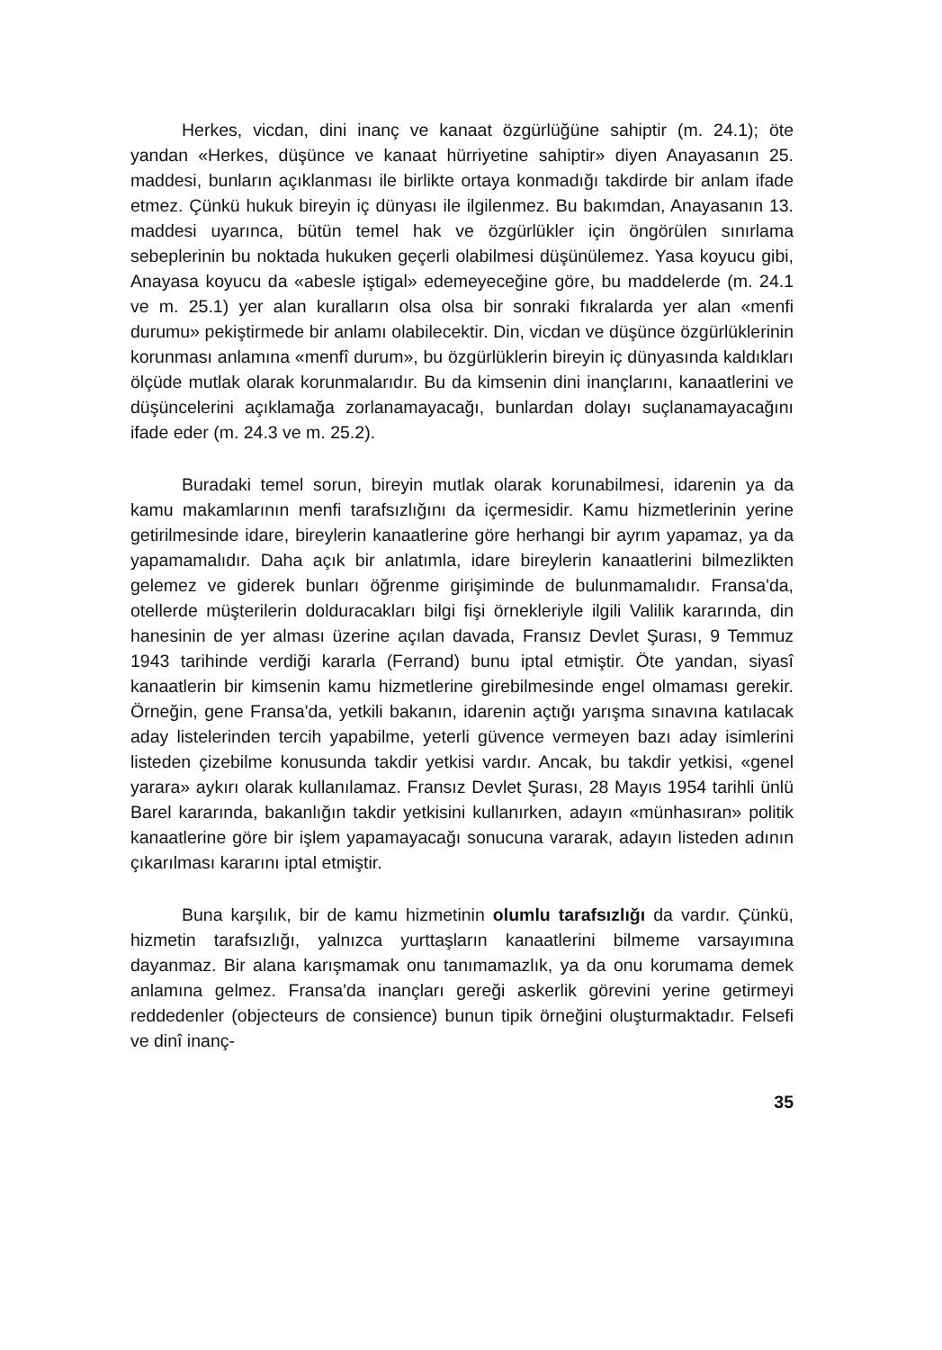Herkes, vicdan, dini inanç ve kanaat özgürlüğüne sahiptir (m. 24.1); öte yandan «Herkes, düşünce ve kanaat hürriyetine sahiptir» diyen Anayasanın 25. maddesi, bunların açıklanması ile birlikte ortaya konmadığı takdirde bir anlam ifade etmez. Çünkü hukuk bireyin iç dünyası ile ilgilenmez. Bu bakımdan, Anayasanın 13. maddesi uyarınca, bütün temel hak ve özgürlükler için öngörülen sınırlama sebeplerinin bu noktada hukuken geçerli olabilmesi düşünülemez. Yasa koyucu gibi, Anayasa koyucu da «abesle iştigal» edemeyeceğine göre, bu maddelerde (m. 24.1 ve m. 25.1) yer alan kuralların olsa olsa bir sonraki fıkralarda yer alan «menfi durumu» pekiştirmede bir anlamı olabilecektir. Din, vicdan ve düşünce özgürlüklerinin korunması anlamına «menfî durum», bu özgürlüklerin bireyin iç dünyasında kaldıkları ölçüde mutlak olarak korunmalarıdır. Bu da kimsenin dini inançlarını, kanaatlerini ve düşüncelerini açıklamağa zorlanamayacağı, bunlardan dolayı suçlanamayacağını ifade eder (m. 24.3 ve m. 25.2).
Buradaki temel sorun, bireyin mutlak olarak korunabilmesi, idarenin ya da kamu makamlarının menfi tarafsızlığını da içermesidir. Kamu hizmetlerinin yerine getirilmesinde idare, bireylerin kanaatlerine göre herhangi bir ayrım yapamaz, ya da yapamamalıdır. Daha açık bir anlatımla, idare bireylerin kanaatlerini bilmezlikten gelemez ve giderek bunları öğrenme girişiminde de bulunmamalıdır. Fransa'da, otellerde müşterilerin dolduracakları bilgi fişi örnekleriyle ilgili Valilik kararında, din hanesinin de yer alması üzerine açılan davada, Fransız Devlet Şurası, 9 Temmuz 1943 tarihinde verdiği kararla (Ferrand) bunu iptal etmiştir. Öte yandan, siyasî kanaatlerin bir kimsenin kamu hizmetlerine girebilmesinde engel olmaması gerekir. Örneğin, gene Fransa'da, yetkili bakanın, idarenin açtığı yarışma sınavına katılacak aday listelerinden tercih yapabilme, yeterli güvence vermeyen bazı aday isimlerini listeden çizebilme konusunda takdir yetkisi vardır. Ancak, bu takdir yetkisi, «genel yarara» aykırı olarak kullanılamaz. Fransız Devlet Şurası, 28 Mayıs 1954 tarihli ünlü Barel kararında, bakanlığın takdir yetkisini kullanırken, adayın «münhasıran» politik kanaatlerine göre bir işlem yapamayacağı sonucuna vararak, adayın listeden adının çıkarılması kararını iptal etmiştir.
Buna karşılık, bir de kamu hizmetinin olumlu tarafsızlığı da vardır. Çünkü, hizmetin tarafsızlığı, yalnızca yurttaşların kanaatlerini bilmeme varsayımına dayanmaz. Bir alana karışmamak onu tanımamazlık, ya da onu korumama demek anlamına gelmez. Fransa'da inançları gereği askerlik görevini yerine getirmeyi reddedenler (objecteurs de consience) bunun tipik örneğini oluşturmaktadır. Felsefi ve dinî inanç-
35